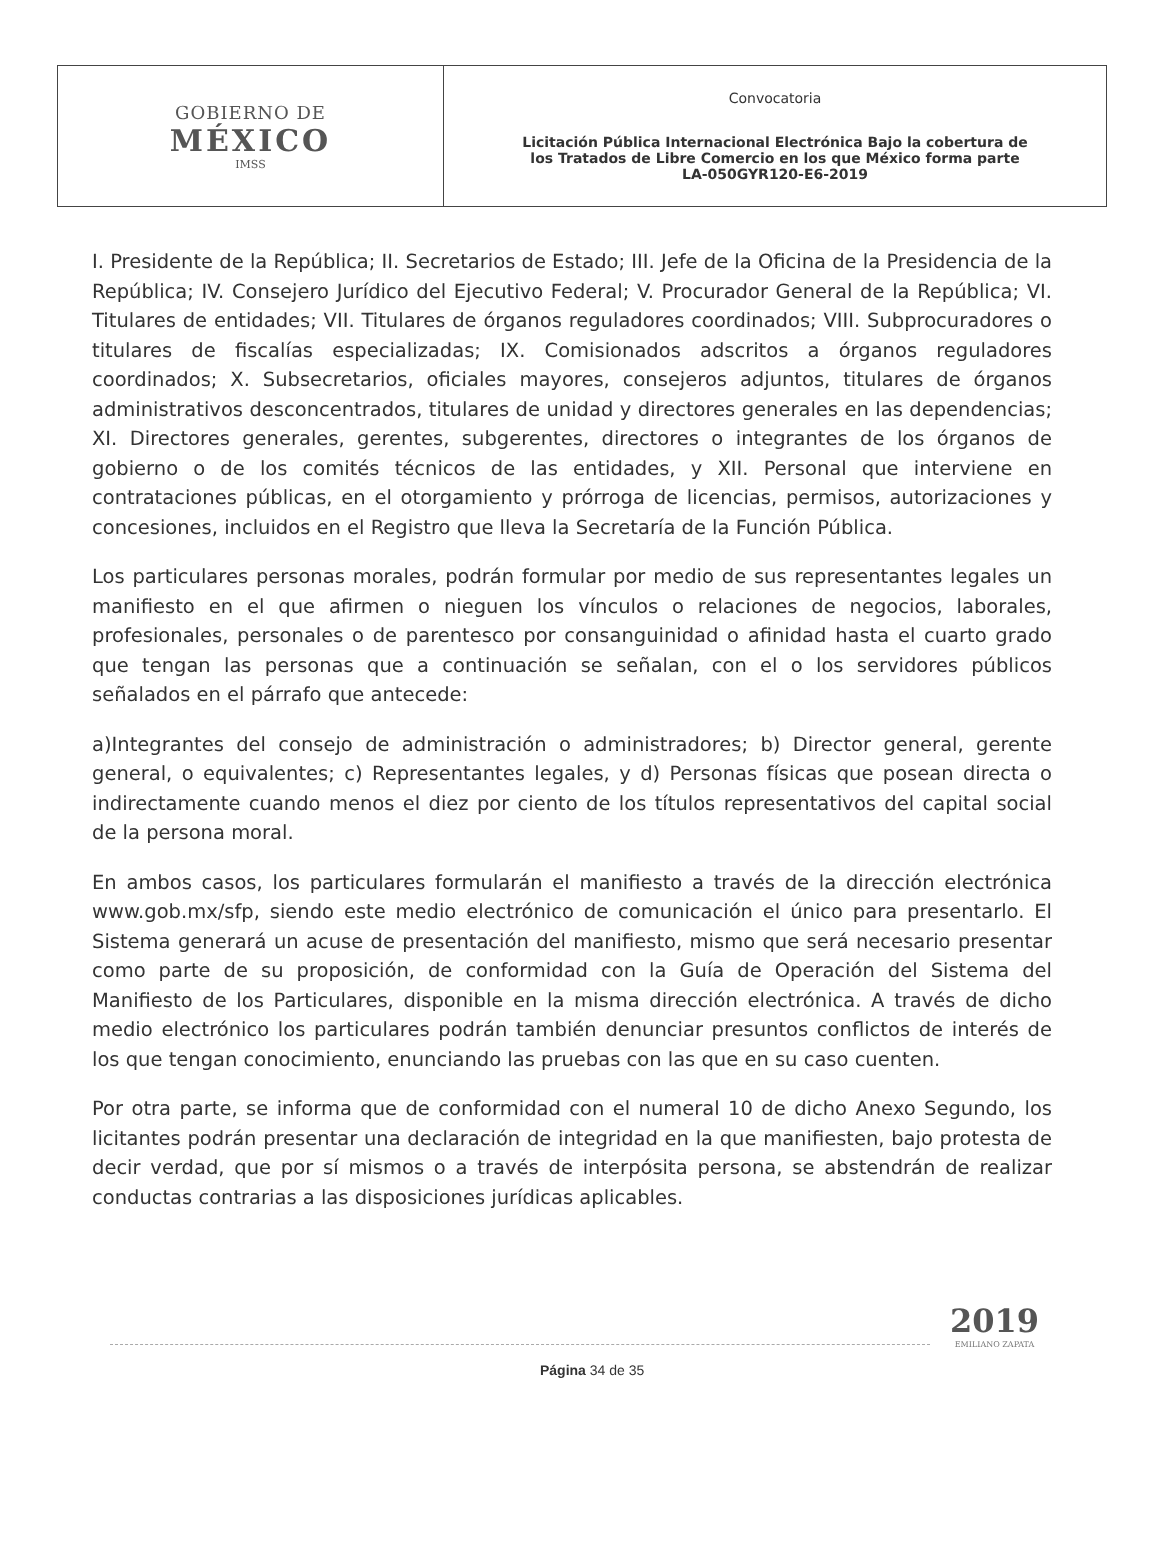| GOBIERNO DE MÉXICO IMSS | Convocatoria Licitación Pública Internacional Electrónica Bajo la cobertura de los Tratados de Libre Comercio en los que México forma parte LA-050GYR120-E6-2019 |
I. Presidente de la República; II. Secretarios de Estado; III. Jefe de la Oficina de la Presidencia de la República; IV. Consejero Jurídico del Ejecutivo Federal; V. Procurador General de la República; VI. Titulares de entidades; VII. Titulares de órganos reguladores coordinados; VIII. Subprocuradores o titulares de fiscalías especializadas; IX. Comisionados adscritos a órganos reguladores coordinados; X. Subsecretarios, oficiales mayores, consejeros adjuntos, titulares de órganos administrativos desconcentrados, titulares de unidad y directores generales en las dependencias; XI. Directores generales, gerentes, subgerentes, directores o integrantes de los órganos de gobierno o de los comités técnicos de las entidades, y XII. Personal que interviene en contrataciones públicas, en el otorgamiento y prórroga de licencias, permisos, autorizaciones y concesiones, incluidos en el Registro que lleva la Secretaría de la Función Pública.
Los particulares personas morales, podrán formular por medio de sus representantes legales un manifiesto en el que afirmen o nieguen los vínculos o relaciones de negocios, laborales, profesionales, personales o de parentesco por consanguinidad o afinidad hasta el cuarto grado que tengan las personas que a continuación se señalan, con el o los servidores públicos señalados en el párrafo que antecede:
a)Integrantes del consejo de administración o administradores; b) Director general, gerente general, o equivalentes; c) Representantes legales, y d) Personas físicas que posean directa o indirectamente cuando menos el diez por ciento de los títulos representativos del capital social de la persona moral.
En ambos casos, los particulares formularán el manifiesto a través de la dirección electrónica www.gob.mx/sfp, siendo este medio electrónico de comunicación el único para presentarlo. El Sistema generará un acuse de presentación del manifiesto, mismo que será necesario presentar como parte de su proposición, de conformidad con la Guía de Operación del Sistema del Manifiesto de los Particulares, disponible en la misma dirección electrónica. A través de dicho medio electrónico los particulares podrán también denunciar presuntos conflictos de interés de los que tengan conocimiento, enunciando las pruebas con las que en su caso cuenten.
Por otra parte, se informa que de conformidad con el numeral 10 de dicho Anexo Segundo, los licitantes podrán presentar una declaración de integridad en la que manifiesten, bajo protesta de decir verdad, que por sí mismos o a través de interpósita persona, se abstendrán de realizar conductas contrarias a las disposiciones jurídicas aplicables.
Página 34 de 35
2019
EMILIANO ZAPATA